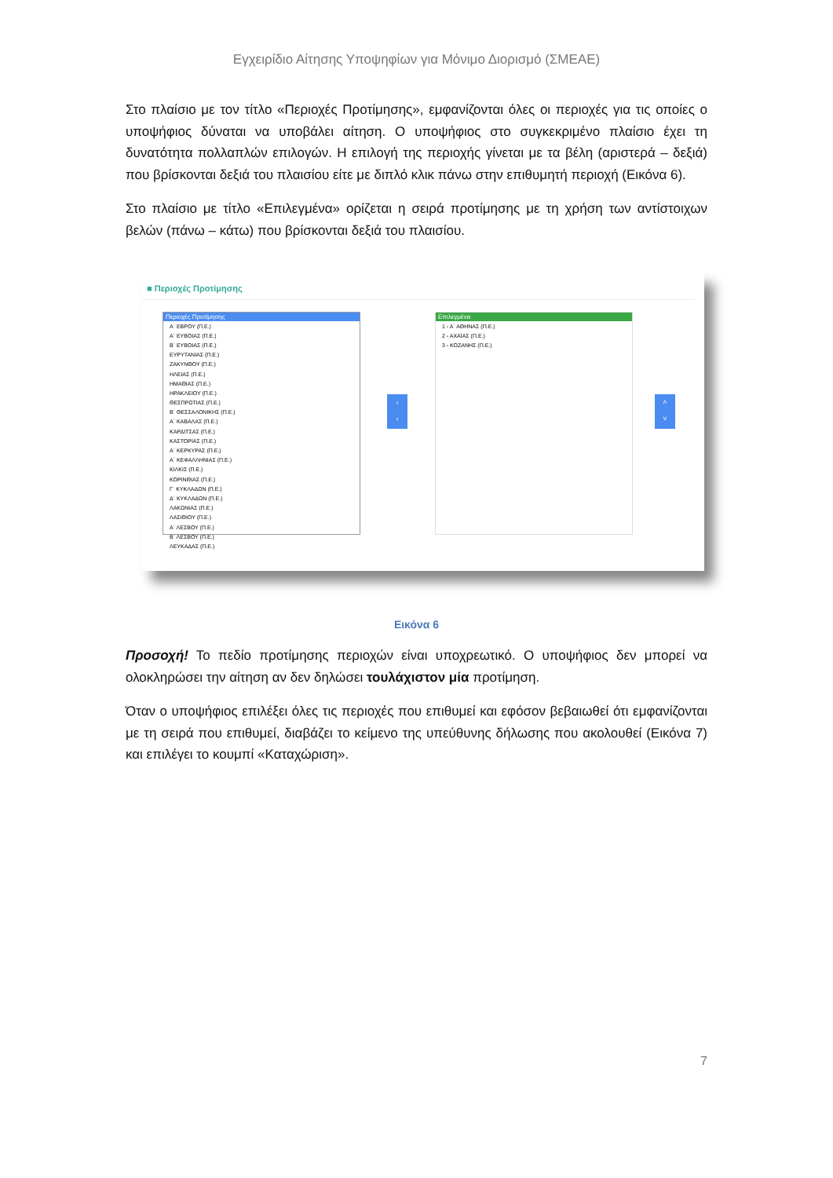Εγχειρίδιο Αίτησης Υποψηφίων για Μόνιμο Διορισμό (ΣΜΕΑΕ)
Στο πλαίσιο με τον τίτλο «Περιοχές Προτίμησης», εμφανίζονται όλες οι περιοχές για τις οποίες ο υποψήφιος δύναται να υποβάλει αίτηση. Ο υποψήφιος στο συγκεκριμένο πλαίσιο έχει τη δυνατότητα πολλαπλών επιλογών. Η επιλογή της περιοχής γίνεται με τα βέλη (αριστερά – δεξιά) που βρίσκονται δεξιά του πλαισίου είτε με διπλό κλικ πάνω στην επιθυμητή περιοχή (Εικόνα 6).
Στο πλαίσιο με τίτλο «Επιλεγμένα» ορίζεται η σειρά προτίμησης με τη χρήση των αντίστοιχων βελών (πάνω – κάτω) που βρίσκονται δεξιά του πλαισίου.
■ Περιοχές Προτίμησης
Περιοχές Προτίμησης
Α΄ ΕΒΡΟΥ (Π.Ε.)
Α΄ ΕΥΒΟΙΑΣ (Π.Ε.)
Β΄ ΕΥΒΟΙΑΣ (Π.Ε.)
ΕΥΡΥΤΑΝΙΑΣ (Π.Ε.)
ΖΑΚΥΝΘΟΥ (Π.Ε.)
ΗΛΕΙΑΣ (Π.Ε.)
ΗΜΑΘΙΑΣ (Π.Ε.)
ΗΡΑΚΛΕΙΟΥ (Π.Ε.)
ΘΕΣΠΡΩΤΙΑΣ (Π.Ε.)
Β΄ ΘΕΣΣΑΛΟΝΙΚΗΣ (Π.Ε.)
Α΄ ΚΑΒΑΛΑΣ (Π.Ε.)
ΚΑΡΔΙΤΣΑΣ (Π.Ε.)
ΚΑΣΤΟΡΙΑΣ (Π.Ε.)
Α΄ ΚΕΡΚΥΡΑΣ (Π.Ε.)
Α΄ ΚΕΦΑΛΛΗΝΙΑΣ (Π.Ε.)
ΚΙΛΚΙΣ (Π.Ε.)
ΚΟΡΙΝΘΙΑΣ (Π.Ε.)
Γ΄ ΚΥΚΛΑΔΩΝ (Π.Ε.)
Δ΄ ΚΥΚΛΑΔΩΝ (Π.Ε.)
ΛΑΚΩΝΙΑΣ (Π.Ε.)
ΛΑΣΙΘΙΟΥ (Π.Ε.)
Α΄ ΛΕΣΒΟΥ (Π.Ε.)
Β΄ ΛΕΣΒΟΥ (Π.Ε.)
ΛΕΥΚΑΔΑΣ (Π.Ε.)
›
‹
Επιλεγμένα
1 - Α΄ ΑΘΗΝΑΣ (Π.Ε.)
2 - ΑΧΑΪΑΣ (Π.Ε.)
3 - ΚΟΖΑΝΗΣ (Π.Ε.)
˄
˅
Εικόνα 6
Προσοχή! Το πεδίο προτίμησης περιοχών είναι υποχρεωτικό. Ο υποψήφιος δεν μπορεί να ολοκληρώσει την αίτηση αν δεν δηλώσει τουλάχιστον μία προτίμηση.
Όταν ο υποψήφιος επιλέξει όλες τις περιοχές που επιθυμεί και εφόσον βεβαιωθεί ότι εμφανίζονται με τη σειρά που επιθυμεί, διαβάζει το κείμενο της υπεύθυνης δήλωσης που ακολουθεί (Εικόνα 7) και επιλέγει το κουμπί «Καταχώριση».
7